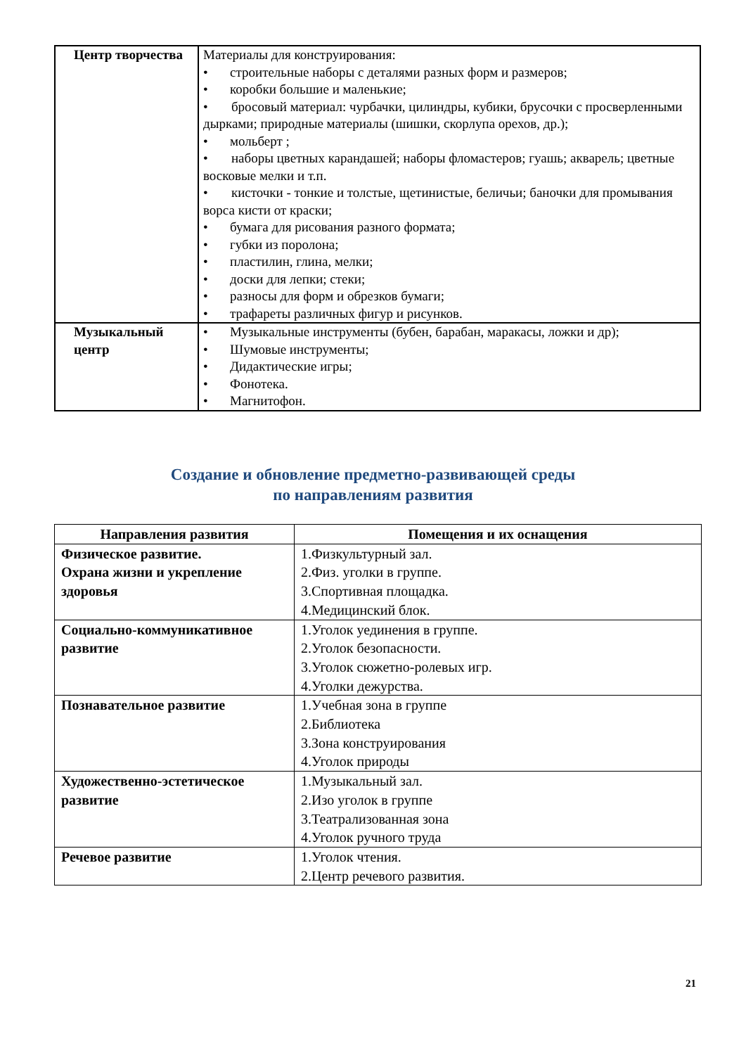| Центр творчества | Материалы для конструирования: строительные наборы с деталями разных форм и размеров; коробки большие и маленькие; • бросовый материал: чурбачки, цилиндры, кубики, брусочки с просверленными дырками; природные материалы (шишки, скорлупа орехов, др.); мольберт ; • наборы цветных карандашей; наборы фломастеров; гуашь; акварель; цветные восковые мелки и т.п. • кисточки - тонкие и толстые, щетинистые, беличьи; баночки для промывания ворса кисти от краски; бумага для рисования разного формата; губки из поролона; пластилин, глина, мелки; доски для лепки; стеки; разносы для форм и обрезков бумаги; трафареты различных фигур и рисунков. |
| Музыкальный центр | Музыкальные инструменты (бубен, барабан, маракасы, ложки и др); Шумовые инструменты; Дидактические игры; Фонотека. Магнитофон. |
Создание и обновление предметно-развивающей среды
по направлениям развития
| Направления развития | Помещения и их оснащения |
| --- | --- |
| Физическое развитие. Охрана жизни и укрепление здоровья | 1.Физкультурный зал. 2.Физ. уголки в группе. 3.Спортивная площадка. 4.Медицинский блок. |
| Социально-коммуникативное развитие | 1.Уголок уединения в группе. 2.Уголок безопасности. 3.Уголок сюжетно-ролевых игр. 4.Уголки дежурства. |
| Познавательное развитие | 1.Учебная зона в группе 2.Библиотека 3.Зона конструирования 4.Уголок природы |
| Художественно-эстетическое развитие | 1.Музыкальный зал. 2.Изо уголок в группе 3.Театрализованная зона 4.Уголок ручного труда |
| Речевое развитие | 1.Уголок чтения. 2.Центр речевого развития. |
21